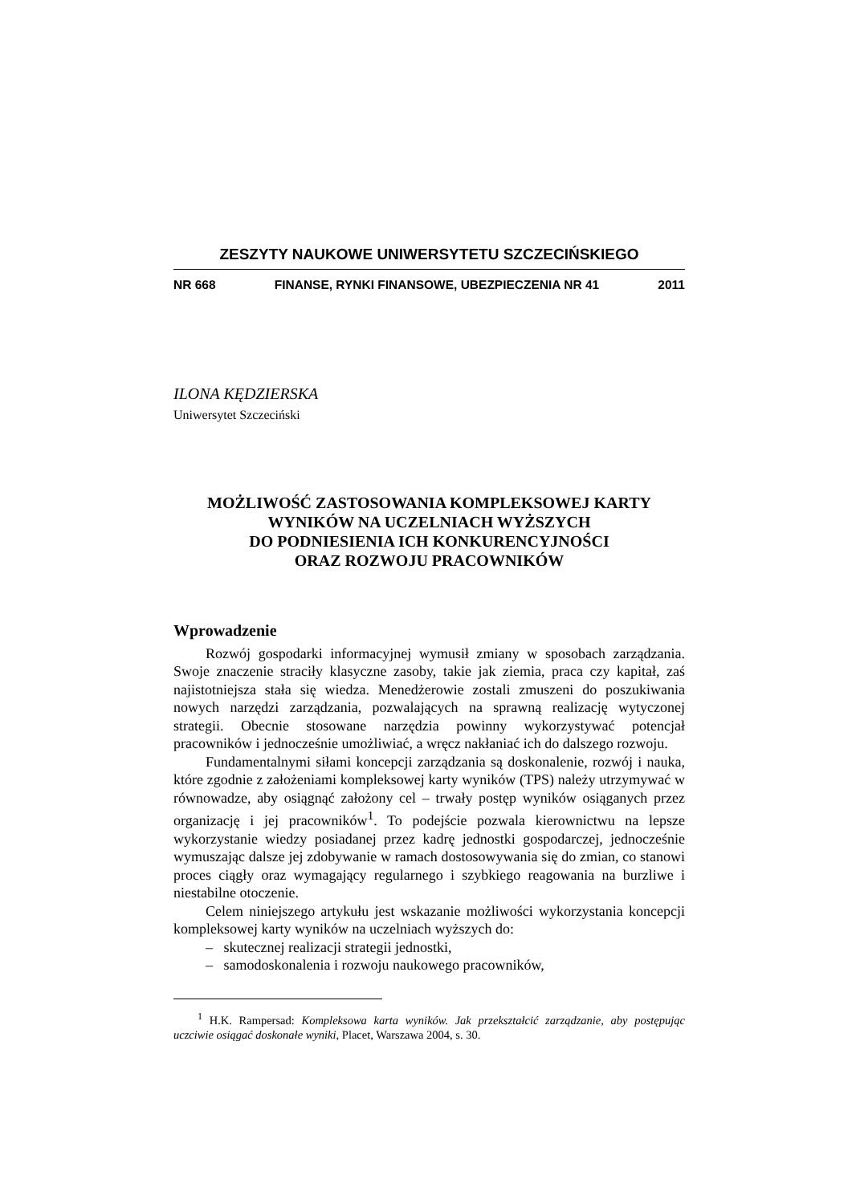ZESZYTY NAUKOWE UNIWERSYTETU SZCZECIŃSKIEGO
NR 668 FINANSE, RYNKI FINANSOWE, UBEZPIECZENIA NR 41 2011
ILONA KĘDZIERSKA
Uniwersytet Szczeciński
MOŻLIWOŚĆ ZASTOSOWANIA KOMPLEKSOWEJ KARTY
WYNIKÓW NA UCZELNIACH WYŻSZYCH
DO PODNIESIENIA ICH KONKURENCYJNOŚCI
ORAZ ROZWOJU PRACOWNIKÓW
Wprowadzenie
Rozwój gospodarki informacyjnej wymusił zmiany w sposobach zarządzania. Swoje znaczenie straciły klasyczne zasoby, takie jak ziemia, praca czy kapitał, zaś najistotniejsza stała się wiedza. Menedżerowie zostali zmuszeni do poszukiwania nowych narzędzi zarządzania, pozwalających na sprawną realizację wytyczonej strategii. Obecnie stosowane narzędzia powinny wykorzystywać potencjał pracowników i jednocześnie umożliwiać, a wręcz nakłaniać ich do dalszego rozwoju.
Fundamentalnymi siłami koncepcji zarządzania są doskonalenie, rozwój i nauka, które zgodnie z założeniami kompleksowej karty wyników (TPS) należy utrzymywać w równowadze, aby osiągnąć założony cel – trwały postęp wyników osiąganych przez organizację i jej pracowników<sup>1</sup>. To podejście pozwala kierownictwu na lepsze wykorzystanie wiedzy posiadanej przez kadrę jednostki gospodarczej, jednocześnie wymuszając dalsze jej zdobywanie w ramach dostosowywania się do zmian, co stanowi proces ciągły oraz wymagający regularnego i szybkiego reagowania na burzliwe i niestabilne otoczenie.
Celem niniejszego artykułu jest wskazanie możliwości wykorzystania koncepcji kompleksowej karty wyników na uczelniach wyższych do:
– skutecznej realizacji strategii jednostki,
– samodoskonalenia i rozwoju naukowego pracowników,
<sup>1</sup> H.K. Rampersad: Kompleksowa karta wyników. Jak przekształcić zarządzanie, aby postępując uczciwie osiągać doskonałe wyniki, Placet, Warszawa 2004, s. 30.